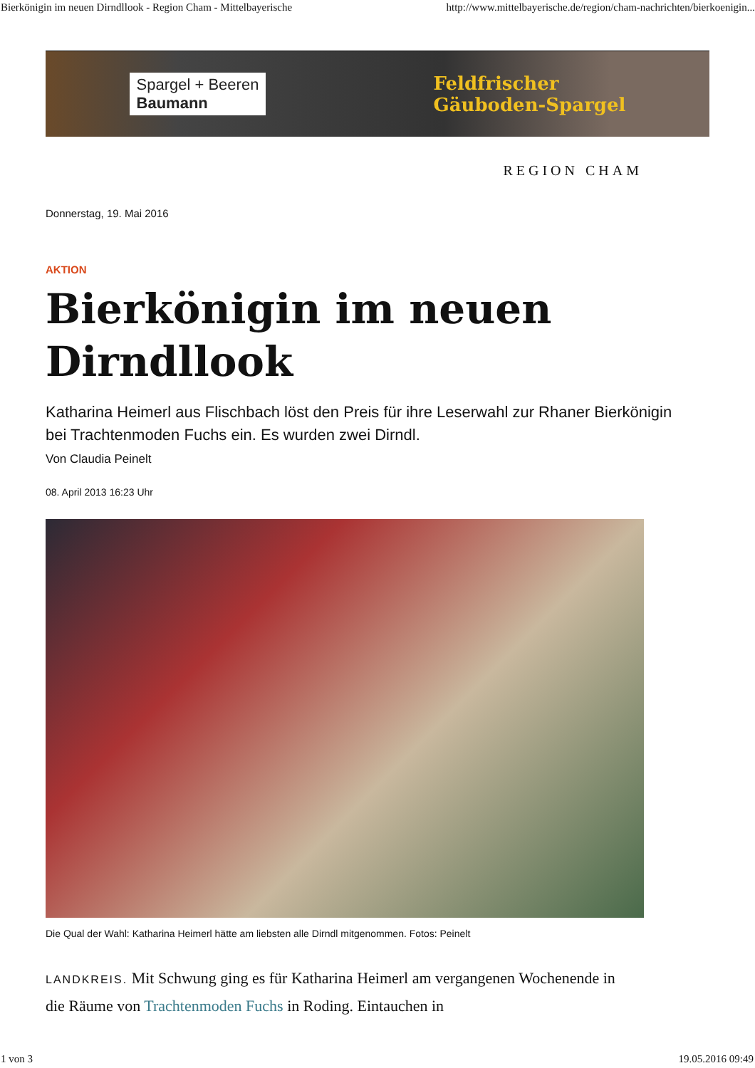Bierkönigin im neuen Dirndllook - Region Cham - Mittelbayerische http://www.mittelbayerische.de/region/cham-nachrichten/bierkoenigin...
Spargel + Beeren
Baumann
Feldfrischer
Gäuboden-Spargel
REGION CHAM
Donnerstag, 19. Mai 2016
AKTION
Bierkönigin im neuen Dirndllook
Katharina Heimerl aus Flischbach löst den Preis für ihre Leserwahl zur Rhaner Bierkönigin bei Trachtenmoden Fuchs ein. Es wurden zwei Dirndl.
Von Claudia Peinelt
08. April 2013 16:23 Uhr
Die Qual der Wahl: Katharina Heimerl hätte am liebsten alle Dirndl mitgenommen. Fotos: Peinelt
LANDKREIS. Mit Schwung ging es für Katharina Heimerl am vergangenen Wochenende in die Räume von Trachtenmoden Fuchs in Roding. Eintauchen in
1 von 3 19.05.2016 09:49